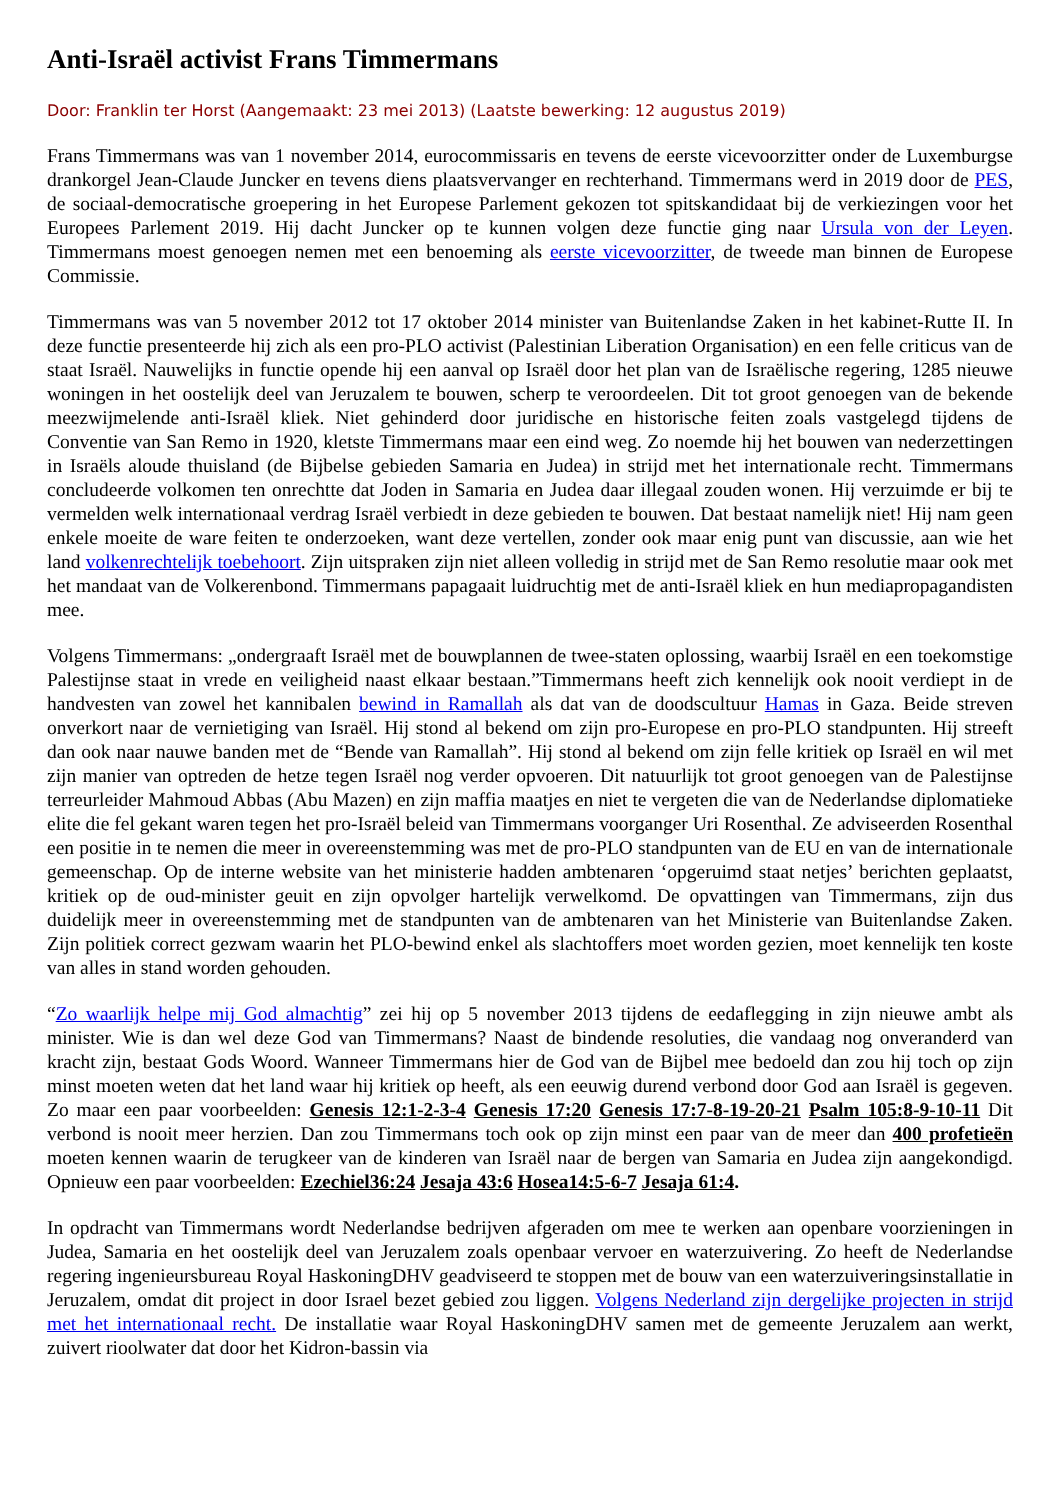Anti-Israël activist Frans Timmermans
Door: Franklin ter Horst (Aangemaakt: 23 mei 2013) (Laatste bewerking: 12 augustus 2019)
Frans Timmermans was van 1 november 2014, eurocommissaris en tevens de eerste vicevoorzitter onder de Luxemburgse drankorgel Jean-Claude Juncker en tevens diens plaatsvervanger en rechterhand. Timmermans werd in 2019 door de PES, de sociaal-democratische groepering in het Europese Parlement gekozen tot spitskandidaat bij de verkiezingen voor het Europees Parlement 2019. Hij dacht Juncker op te kunnen volgen deze functie ging naar Ursula von der Leyen. Timmermans moest genoegen nemen met een benoeming als eerste vicevoorzitter, de tweede man binnen de Europese Commissie.
Timmermans was van 5 november 2012 tot 17 oktober 2014 minister van Buitenlandse Zaken in het kabinet-Rutte II. In deze functie presenteerde hij zich als een pro-PLO activist (Palestinian Liberation Organisation) en een felle criticus van de staat Israël. Nauwelijks in functie opende hij een aanval op Israël door het plan van de Israëlische regering, 1285 nieuwe woningen in het oostelijk deel van Jeruzalem te bouwen, scherp te veroordeelen. Dit tot groot genoegen van de bekende meezwijmelende anti-Israël kliek. Niet gehinderd door juridische en historische feiten zoals vastgelegd tijdens de Conventie van San Remo in 1920, kletste Timmermans maar een eind weg. Zo noemde hij het bouwen van nederzettingen in Israëls aloude thuisland (de Bijbelse gebieden Samaria en Judea) in strijd met het internationale recht. Timmermans concludeerde volkomen ten onrechtte dat Joden in Samaria en Judea daar illegaal zouden wonen. Hij verzuimde er bij te vermelden welk internationaal verdrag Israël verbiedt in deze gebieden te bouwen. Dat bestaat namelijk niet! Hij nam geen enkele moeite de ware feiten te onderzoeken, want deze vertellen, zonder ook maar enig punt van discussie, aan wie het land volkenrechtelijk toebehoort. Zijn uitspraken zijn niet alleen volledig in strijd met de San Remo resolutie maar ook met het mandaat van de Volkerenbond. Timmermans papagaait luidruchtig met de anti-Israël kliek en hun mediapropagandisten mee.
Volgens Timmermans: „ondergraaft Israël met de bouwplannen de twee-staten oplossing, waarbij Israël en een toekomstige Palestijnse staat in vrede en veiligheid naast elkaar bestaan.”Timmermans heeft zich kennelijk ook nooit verdiept in de handvesten van zowel het kannibalen bewind in Ramallah als dat van de doodscultuur Hamas in Gaza. Beide streven onverkort naar de vernietiging van Israël. Hij stond al bekend om zijn pro-Europese en pro-PLO standpunten. Hij streeft dan ook naar nauwe banden met de “Bende van Ramallah”. Hij stond al bekend om zijn felle kritiek op Israël en wil met zijn manier van optreden de hetze tegen Israël nog verder opvoeren. Dit natuurlijk tot groot genoegen van de Palestijnse terreurleider Mahmoud Abbas (Abu Mazen) en zijn maffia maatjes en niet te vergeten die van de Nederlandse diplomatieke elite die fel gekant waren tegen het pro-Israël beleid van Timmermans voorganger Uri Rosenthal. Ze adviseerden Rosenthal een positie in te nemen die meer in overeenstemming was met de pro-PLO standpunten van de EU en van de internationale gemeenschap. Op de interne website van het ministerie hadden ambtenaren ‘opgeruimd staat netjes’ berichten geplaatst, kritiek op de oud-minister geuit en zijn opvolger hartelijk verwelkomd. De opvattingen van Timmermans, zijn dus duidelijk meer in overeenstemming met de standpunten van de ambtenaren van het Ministerie van Buitenlandse Zaken. Zijn politiek correct gezwam waarin het PLO-bewind enkel als slachtoffers moet worden gezien, moet kennelijk ten koste van alles in stand worden gehouden.
“Zo waarlijk helpe mij God almachtig” zei hij op 5 november 2013 tijdens de eedaflegging in zijn nieuwe ambt als minister. Wie is dan wel deze God van Timmermans? Naast de bindende resoluties, die vandaag nog onveranderd van kracht zijn, bestaat Gods Woord. Wanneer Timmermans hier de God van de Bijbel mee bedoeld dan zou hij toch op zijn minst moeten weten dat het land waar hij kritiek op heeft, als een eeuwig durend verbond door God aan Israël is gegeven. Zo maar een paar voorbeelden: Genesis 12:1-2-3-4 Genesis 17:20 Genesis 17:7-8-19-20-21 Psalm 105:8-9-10-11 Dit verbond is nooit meer herzien. Dan zou Timmermans toch ook op zijn minst een paar van de meer dan 400 profetieën moeten kennen waarin de terugkeer van de kinderen van Israël naar de bergen van Samaria en Judea zijn aangekondigd. Opnieuw een paar voorbeelden: Ezechiel36:24 Jesaja 43:6 Hosea14:5-6-7 Jesaja 61:4.
In opdracht van Timmermans wordt Nederlandse bedrijven afgeraden om mee te werken aan openbare voorzieningen in Judea, Samaria en het oostelijk deel van Jeruzalem zoals openbaar vervoer en waterzuivering. Zo heeft de Nederlandse regering ingenieursbureau Royal HaskoningDHV geadviseerd te stoppen met de bouw van een waterzuiveringsinstallatie in Jeruzalem, omdat dit project in door Israel bezet gebied zou liggen. Volgens Nederland zijn dergelijke projecten in strijd met het internationaal recht. De installatie waar Royal HaskoningDHV samen met de gemeente Jeruzalem aan werkt, zuivert rioolwater dat door het Kidron-bassin via